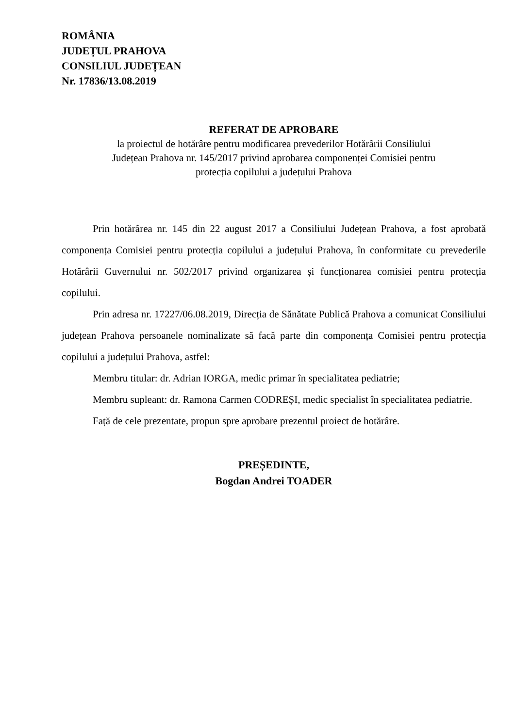ROMÂNIA
JUDEȚUL PRAHOVA
CONSILIUL JUDEȚEAN
Nr. 17836/13.08.2019
REFERAT DE APROBARE
la proiectul de hotărâre pentru modificarea prevederilor Hotărârii Consiliului
Județean Prahova nr. 145/2017 privind aprobarea componenței Comisiei pentru
protecția copilului a județului Prahova
Prin hotărârea nr. 145 din 22 august 2017 a Consiliului Județean Prahova, a fost aprobată componența Comisiei pentru protecția copilului a județului Prahova, în conformitate cu prevederile Hotărârii Guvernului nr. 502/2017 privind organizarea și funcționarea comisiei pentru protecția copilului.
Prin adresa nr. 17227/06.08.2019, Direcția de Sănătate Publică Prahova a comunicat Consiliului județean Prahova persoanele nominalizate să facă parte din componența Comisiei pentru protecția copilului a județului Prahova, astfel:
Membru titular: dr. Adrian IORGA, medic primar în specialitatea pediatrie;
Membru supleant: dr. Ramona Carmen CODREȘI, medic specialist în specialitatea pediatrie.
Față de cele prezentate, propun spre aprobare prezentul proiect de hotărâre.
PREȘEDINTE,
Bogdan Andrei TOADER